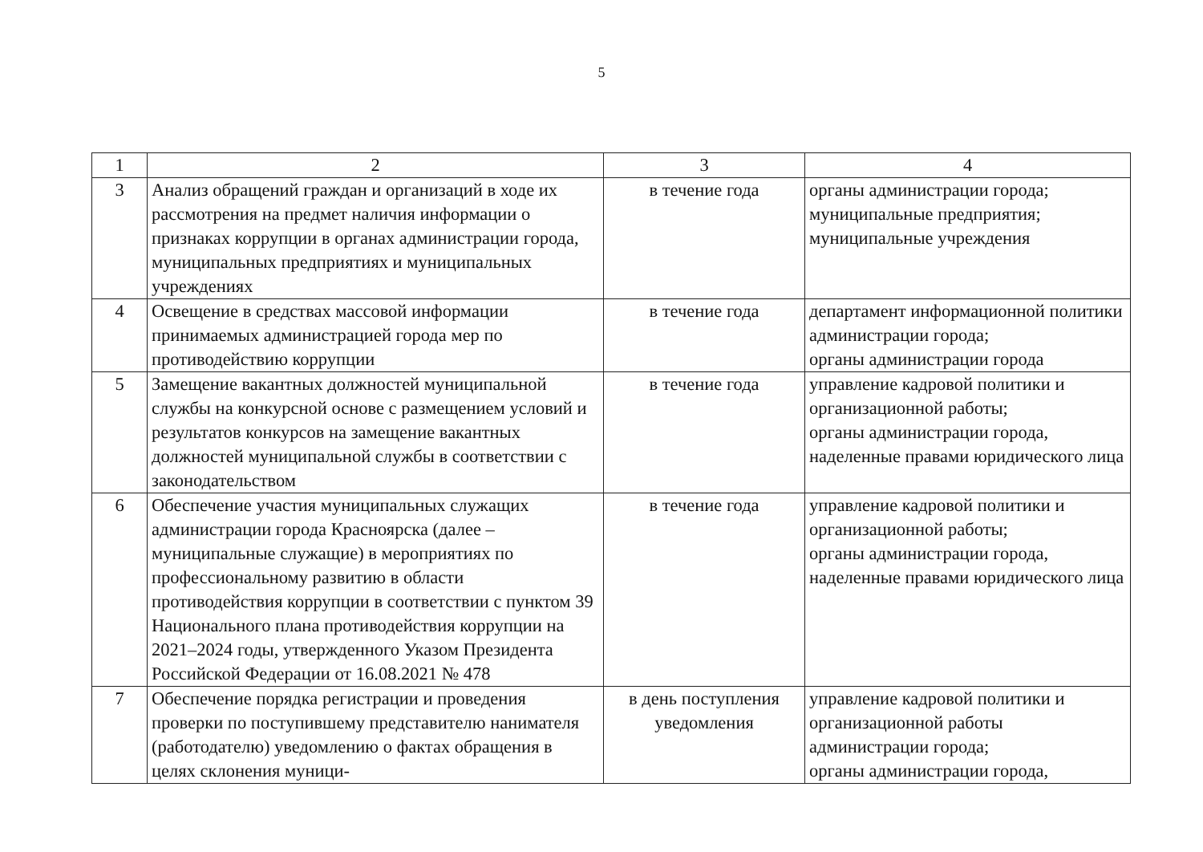5
| 1 | 2 | 3 | 4 |
| --- | --- | --- | --- |
| 3 | Анализ обращений граждан и организаций в ходе их рассмотрения на предмет наличия информации о признаках коррупции в органах администрации города, муниципальных предприятиях и муниципальных учреждениях | в течение года | органы администрации города; муниципальные предприятия; муниципальные учреждения |
| 4 | Освещение в средствах массовой информации принимаемых администрацией города мер по противодействию коррупции | в течение года | департамент информационной политики администрации города; органы администрации города |
| 5 | Замещение вакантных должностей муниципальной службы на конкурсной основе с размещением условий и результатов конкурсов на замещение вакантных должностей муниципальной службы в соответствии с законодательством | в течение года | управление кадровой политики и организационной работы; органы администрации города, наделенные правами юридического лица |
| 6 | Обеспечение участия муниципальных служащих администрации города Красноярска (далее – муниципальные служащие) в мероприятиях по профессиональному развитию в области противодействия коррупции в соответствии с пунктом 39 Национального плана противодействия коррупции на 2021–2024 годы, утвержденного Указом Президента Российской Федерации от 16.08.2021 № 478 | в течение года | управление кадровой политики и организационной работы; органы администрации города, наделенные правами юридического лица |
| 7 | Обеспечение порядка регистрации и проведения проверки по поступившему представителю нанимателя (работодателю) уведомлению о фактах обращения в целях склонения муници- | в день поступления уведомления | управление кадровой политики и организационной работы администрации города; органы администрации города, |